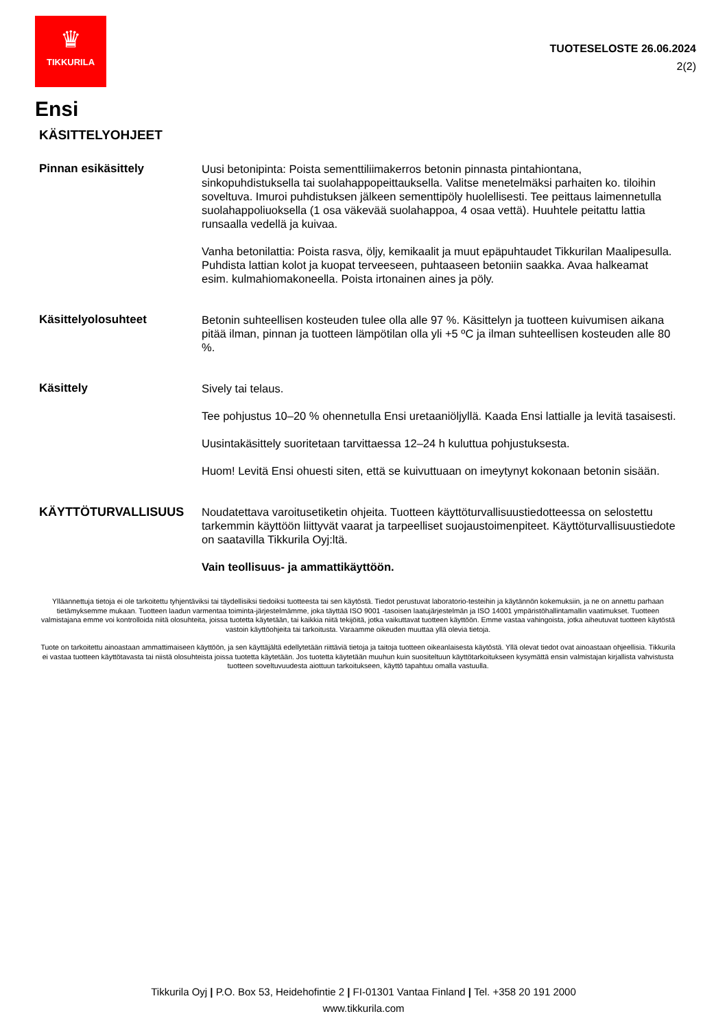♛
TIKKURILA
TUOTESELOSTE 26.06.2024
2(2)
Ensi
KÄSITTELYOHJEET
Pinnan esikäsittely
Uusi betonipinta: Poista sementtiliimakerros betonin pinnasta pintahiontana, sinkopuhdistuksella tai suolahappopeittauksella. Valitse menetelmäksi parhaiten ko. tiloihin soveltuva. Imuroi puhdistuksen jälkeen sementtipöly huolellisesti. Tee peittaus laimennetulla suolahappoliuoksella (1 osa väkevää suolahappoa, 4 osaa vettä). Huuhtele peitattu lattia runsaalla vedellä ja kuivaa.
Vanha betonilattia: Poista rasva, öljy, kemikaalit ja muut epäpuhtaudet Tikkurilan Maalipesulla. Puhdista lattian kolot ja kuopat terveeseen, puhtaaseen betoniin saakka. Avaa halkeamat esim. kulmahiomakoneella. Poista irtonainen aines ja pöly.
Käsittelyolosuhteet
Betonin suhteellisen kosteuden tulee olla alle 97 %. Käsittelyn ja tuotteen kuivumisen aikana pitää ilman, pinnan ja tuotteen lämpötilan olla yli +5 ºC ja ilman suhteellisen kosteuden alle 80 %.
Käsittely
Sively tai telaus.
Tee pohjustus 10–20 % ohennetulla Ensi uretaaniöljyllä. Kaada Ensi lattialle ja levitä tasaisesti.
Uusintakäsittely suoritetaan tarvittaessa 12–24 h kuluttua pohjustuksesta.
Huom! Levitä Ensi ohuesti siten, että se kuivuttuaan on imeytynyt kokonaan betonin sisään.
KÄYTTÖTURVALLISUUS
Noudatettava varoitusetiketin ohjeita. Tuotteen käyttöturvallisuustiedotteessa on selostettu tarkemmin käyttöön liittyvät vaarat ja tarpeelliset suojaustoimenpiteet. Käyttöturvallisuustiedote on saatavilla Tikkurila Oyj:ltä.
Vain teollisuus- ja ammattikäyttöön.
Ylläannettuja tietoja ei ole tarkoitettu tyhjentäviksi tai täydellisiksi tiedoiksi tuotteesta tai sen käytöstä. Tiedot perustuvat laboratorio-testeihin ja käytännön kokemuksiin, ja ne on annettu parhaan tietämyksemme mukaan. Tuotteen laadun varmentaa toiminta-järjestelmämme, joka täyttää ISO 9001 -tasoisen laatujärjestelmän ja ISO 14001 ympäristöhallintamallin vaatimukset. Tuotteen valmistajana emme voi kontrolloida niitä olosuhteita, joissa tuotetta käytetään, tai kaikkia niitä tekijöitä, jotka vaikuttavat tuotteen käyttöön. Emme vastaa vahingoista, jotka aiheutuvat tuotteen käytöstä vastoin käyttöohjeita tai tarkoitusta. Varaamme oikeuden muuttaa yllä olevia tietoja.
Tuote on tarkoitettu ainoastaan ammattimaiseen käyttöön, ja sen käyttäjältä edellytetään riittäviä tietoja ja taitoja tuotteen oikeanlaisesta käytöstä. Yllä olevat tiedot ovat ainoastaan ohjeellisia. Tikkurila ei vastaa tuotteen käyttötavasta tai niistä olosuhteista joissa tuotetta käytetään. Jos tuotetta käytetään muuhun kuin suositeltuun käyttötarkoitukseen kysymättä ensin valmistajan kirjallista vahvistusta tuotteen soveltuvuudesta aiottuun tarkoitukseen, käyttö tapahtuu omalla vastuulla.
Tikkurila Oyj | P.O. Box 53, Heidehofintie 2 | FI-01301 Vantaa Finland | Tel. +358 20 191 2000
www.tikkurila.com